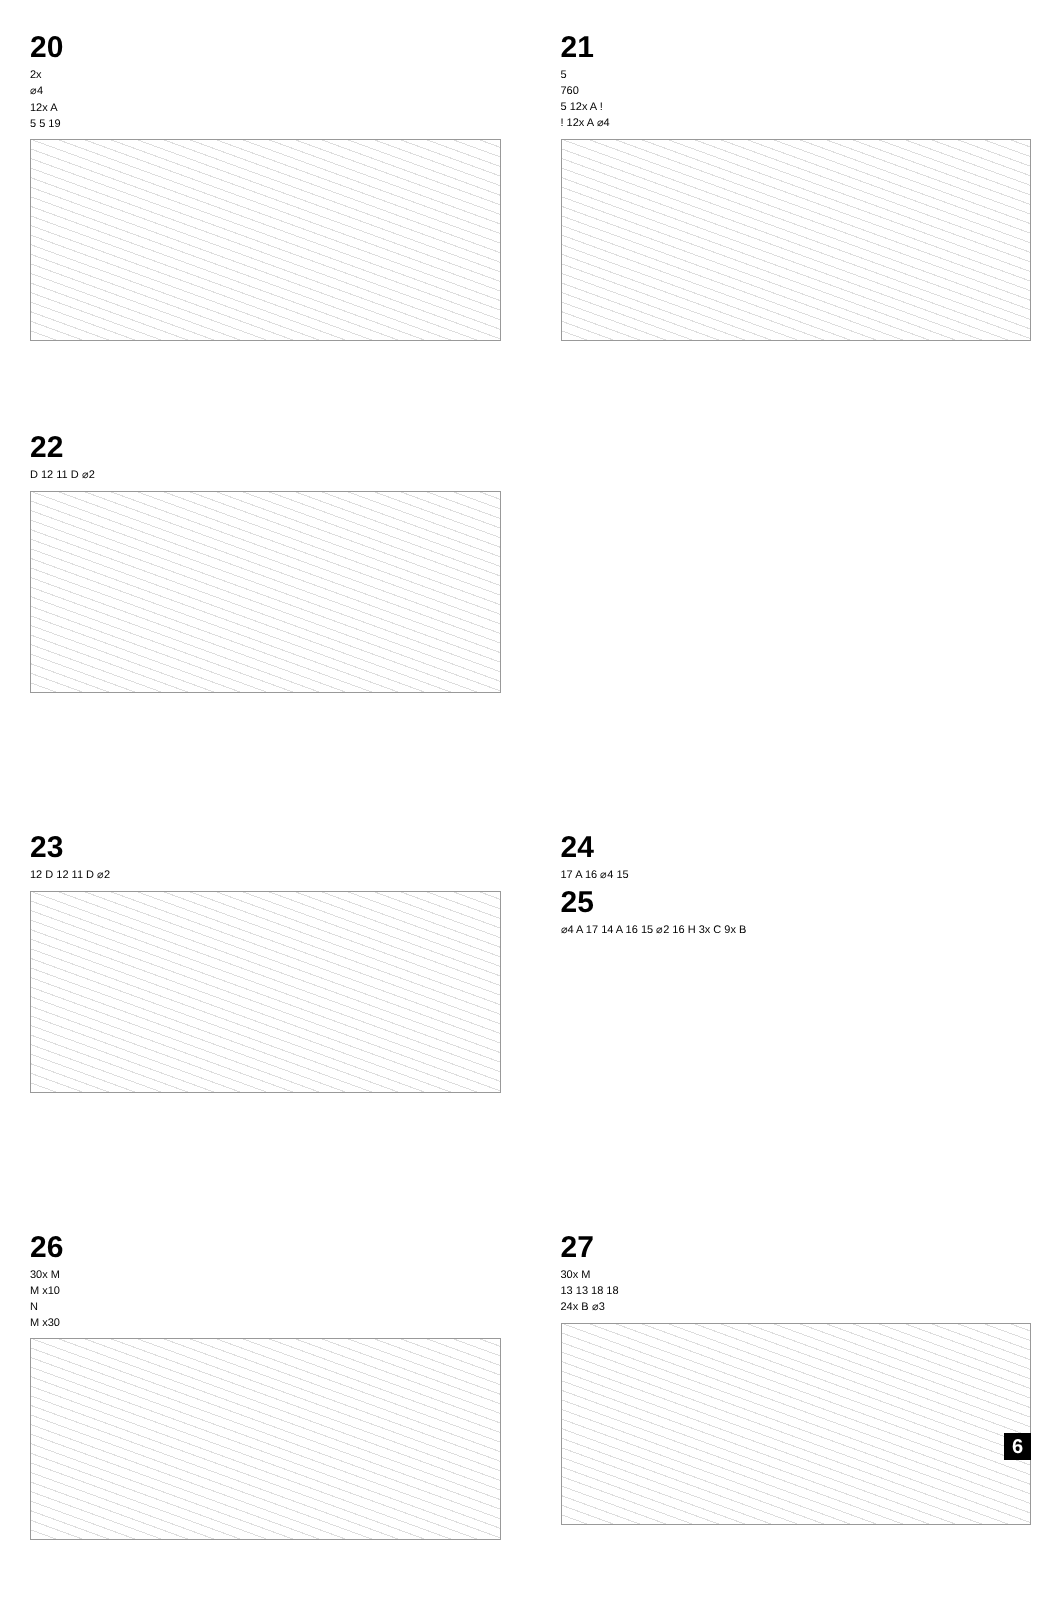20
2x
⌀4
12x A
5 5 19
21
5
760
5 12x A !
! 12x A ⌀4
22
D 12 11 D ⌀2
23
12 D 12 11 D ⌀2
24
17 A 16 ⌀4 15
25
⌀4 A 17 14 A 16 15 ⌀2 16 H 3x C 9x B
26
30x M
M x10
N
M x30
27
30x M
13 13 18 18
24x B ⌀3
6